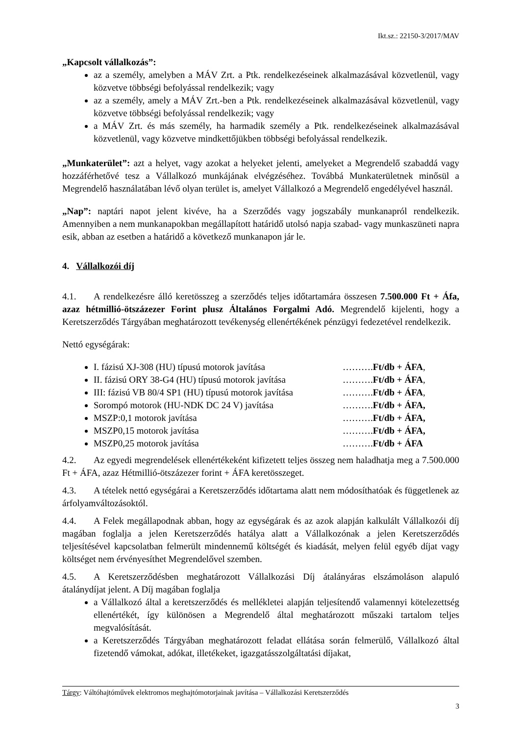Ikt.sz.: 22150-3/2017/MAV
„Kapcsolt vállalkozás”:
az a személy, amelyben a MÁV Zrt. a Ptk. rendelkezéseinek alkalmazásával közvetlenül, vagy közvetve többségi befolyással rendelkezik; vagy
az a személy, amely a MÁV Zrt.-ben a Ptk. rendelkezéseinek alkalmazásával közvetlenül, vagy közvetve többségi befolyással rendelkezik; vagy
a MÁV Zrt. és más személy, ha harmadik személy a Ptk. rendelkezéseinek alkalmazásával közvetlenül, vagy közvetve mindkettőjükben többségi befolyással rendelkezik.
„Munkaterület”: azt a helyet, vagy azokat a helyeket jelenti, amelyeket a Megrendelő szabaddá vagy hozzáférhetővé tesz a Vállalkozó munkájának elvégzéséhez. Továbbá Munkaterületnek minősül a Megrendelő használatában lévő olyan terület is, amelyet Vállalkozó a Megrendelő engedélyével használ.
„Nap”: naptári napot jelent kivéve, ha a Szerződés vagy jogszabály munkanapról rendelkezik. Amennyiben a nem munkanapokban megállapított határidő utolsó napja szabad- vagy munkaszüneti napra esik, abban az esetben a határidő a következő munkanapon jár le.
4. Vállalkozói díj
4.1. A rendelkezésre álló keretösszeg a szerződés teljes időtartamára összesen 7.500.000 Ft + Áfa, azaz hétmillió-ötszázezer Forint plusz Általános Forgalmi Adó. Megrendelő kijelenti, hogy a Keretszerződés Tárgyában meghatározott tevékenység ellenértékének pénzügyi fedezetével rendelkezik.
Nettó egységárak:
I. fázisú XJ-308 (HU) típusú motorok javítása ……….Ft/db + ÁFA,
II. fázisú ORY 38-G4 (HU) típusú motorok javítása ……….Ft/db + ÁFA,
III: fázisú VB 80/4 SP1 (HU) típusú motorok javítása ……….Ft/db + ÁFA,
Sorompó motorok (HU-NDK DC 24 V) javítása ……….Ft/db + ÁFA,
MSZP:0,1 motorok javítása ……….Ft/db + ÁFA,
MSZP0,15 motorok javítása ……….Ft/db + ÁFA,
MSZP0,25 motorok javítása ……….Ft/db + ÁFA
4.2. Az egyedi megrendelések ellenértékeként kifizetett teljes összeg nem haladhatja meg a 7.500.000 Ft + ÁFA, azaz Hétmillió-ötszázezer forint + ÁFA keretösszeget.
4.3. A tételek nettó egységárai a Keretszerződés időtartama alatt nem módosíthatóak és függetlenek az árfolyamváltozásoktól.
4.4. A Felek megállapodnak abban, hogy az egységárak és az azok alapján kalkulált Vállalkozói díj magában foglalja a jelen Keretszerződés hatálya alatt a Vállalkozónak a jelen Keretszerződés teljesítésével kapcsolatban felmerült mindennemű költségét és kiadását, melyen felül egyéb díjat vagy költséget nem érvényesíthet Megrendelővel szemben.
4.5. A Keretszerződésben meghatározott Vállalkozási Díj átalányáras elszámoláson alapuló átalánydíjat jelent. A Díj magában foglalja
a Vállalkozó által a keretszerződés és mellékletei alapján teljesítendő valamennyi kötelezettség ellenértékét, így különösen a Megrendelő által meghatározott műszaki tartalom teljes megvalósítását.
a Keretszerződés Tárgyában meghatározott feladat ellátása során felmerülő, Vállalkozó által fizetendő vámokat, adókat, illetékeket, igazgatásszolgáltatási díjakat,
Tárgy: Váltóhajtóművek elektromos meghajtómotorjainak javítása – Vállalkozási Keretszerződés
3